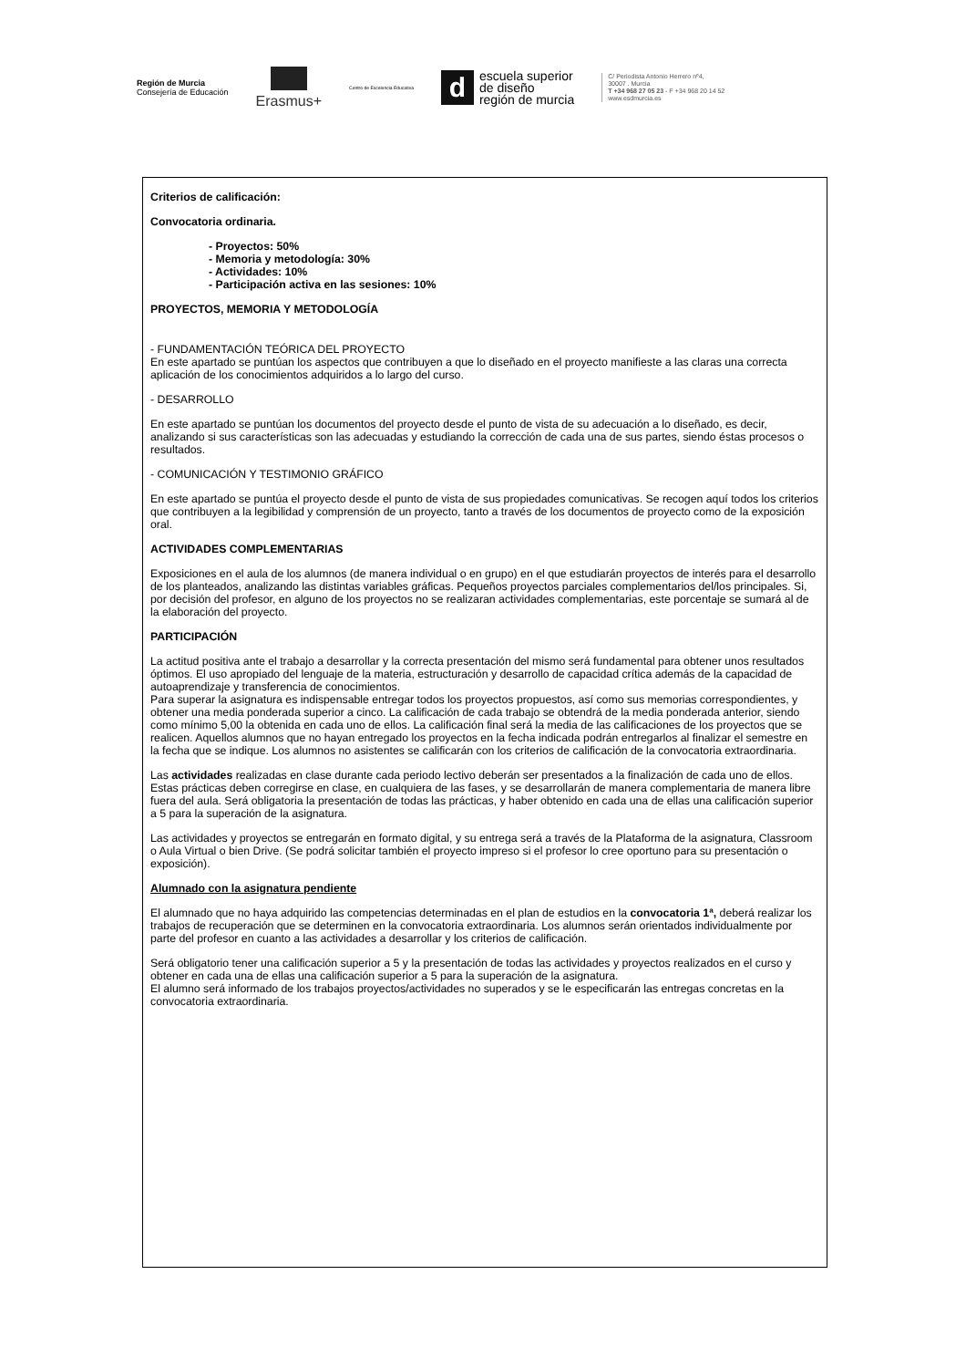Región de Murcia
Consejería de Educación
Erasmus+
Centro de Excelencia Educativa
d
escuela superior
de diseño
región de murcia
C/ Periodista Antonio Herrero nº4,
30007 . Murcia
T +34 968 27 05 23 - F +34 968 20 14 52
www.esdmurcia.es
Criterios de calificación:
Convocatoria ordinaria.
- Proyectos: 50%
- Memoria y metodología: 30%
- Actividades: 10%
- Participación activa en las sesiones: 10%
PROYECTOS, MEMORIA Y METODOLOGÍA
- FUNDAMENTACIÓN TEÓRICA DEL PROYECTO
En este apartado se puntúan los aspectos que contribuyen a que lo diseñado en el proyecto manifieste a las claras una correcta aplicación de los conocimientos adquiridos a lo largo del curso.
- DESARROLLO
En este apartado se puntúan los documentos del proyecto desde el punto de vista de su adecuación a lo diseñado, es decir, analizando si sus características son las adecuadas y estudiando la corrección de cada una de sus partes, siendo éstas procesos o resultados.
- COMUNICACIÓN Y TESTIMONIO GRÁFICO
En este apartado se puntúa el proyecto desde el punto de vista de sus propiedades comunicativas. Se recogen aquí todos los criterios que contribuyen a la legibilidad y comprensión de un proyecto, tanto a través de los documentos de proyecto como de la exposición oral.
ACTIVIDADES COMPLEMENTARIAS
Exposiciones en el aula de los alumnos (de manera individual o en grupo) en el que estudiarán proyectos de interés para el desarrollo de los planteados, analizando las distintas variables gráficas. Pequeños proyectos parciales complementarios del/los principales. Si, por decisión del profesor, en alguno de los proyectos no se realizaran actividades complementarias, este porcentaje se sumará al de la elaboración del proyecto.
PARTICIPACIÓN
La actitud positiva ante el trabajo a desarrollar y la correcta presentación del mismo será fundamental para obtener unos resultados óptimos. El uso apropiado del lenguaje de la materia, estructuración y desarrollo de capacidad crítica además de la capacidad de autoaprendizaje y transferencia de conocimientos.
Para superar la asignatura es indispensable entregar todos los proyectos propuestos, así como sus memorias correspondientes, y obtener una media ponderada superior a cinco. La calificación de cada trabajo se obtendrá de la media ponderada anterior, siendo como mínimo 5,00 la obtenida en cada uno de ellos. La calificación final será la media de las calificaciones de los proyectos que se realicen. Aquellos alumnos que no hayan entregado los proyectos en la fecha indicada podrán entregarlos al finalizar el semestre en la fecha que se indique. Los alumnos no asistentes se calificarán con los criterios de calificación de la convocatoria extraordinaria.
Las actividades realizadas en clase durante cada periodo lectivo deberán ser presentados a la finalización de cada uno de ellos. Estas prácticas deben corregirse en clase, en cualquiera de las fases, y se desarrollarán de manera complementaria de manera libre fuera del aula. Será obligatoria la presentación de todas las prácticas, y haber obtenido en cada una de ellas una calificación superior a 5 para la superación de la asignatura.
Las actividades y proyectos se entregarán en formato digital, y su entrega será a través de la Plataforma de la asignatura, Classroom o Aula Virtual o bien Drive. (Se podrá solicitar también el proyecto impreso si el profesor lo cree oportuno para su presentación o exposición).
Alumnado con la asignatura pendiente
El alumnado que no haya adquirido las competencias determinadas en el plan de estudios en la convocatoria 1ª, deberá realizar los trabajos de recuperación que se determinen en la convocatoria extraordinaria. Los alumnos serán orientados individualmente por parte del profesor en cuanto a las actividades a desarrollar y los criterios de calificación.
Será obligatorio tener una calificación superior a 5 y la presentación de todas las actividades y proyectos realizados en el curso y obtener en cada una de ellas una calificación superior a 5 para la superación de la asignatura.
El alumno será informado de los trabajos proyectos/actividades no superados y se le especificarán las entregas concretas en la convocatoria extraordinaria.